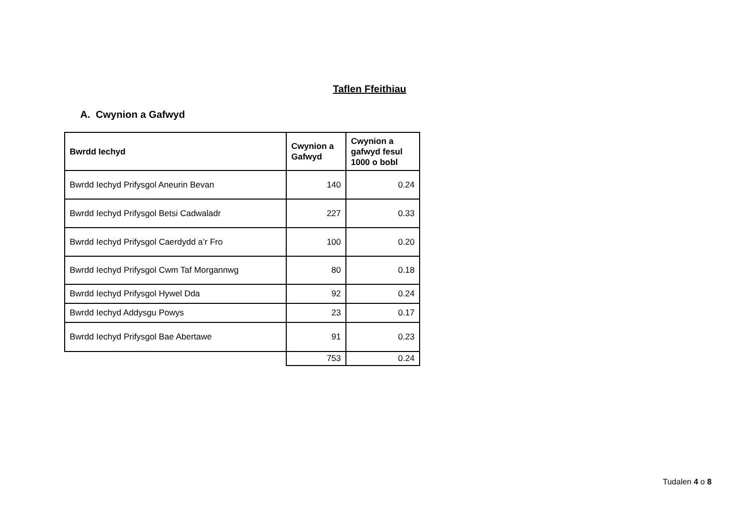Taflen Ffeithiau
A. Cwynion a Gafwyd
| Bwrdd Iechyd | Cwynion a Gafwyd | Cwynion a gafwyd fesul 1000 o bobl |
| --- | --- | --- |
| Bwrdd Iechyd Prifysgol Aneurin Bevan | 140 | 0.24 |
| Bwrdd Iechyd Prifysgol Betsi Cadwaladr | 227 | 0.33 |
| Bwrdd Iechyd Prifysgol Caerdydd a’r Fro | 100 | 0.20 |
| Bwrdd Iechyd Prifysgol Cwm Taf Morgannwg | 80 | 0.18 |
| Bwrdd Iechyd Prifysgol Hywel Dda | 92 | 0.24 |
| Bwrdd Iechyd Addysgu Powys | 23 | 0.17 |
| Bwrdd Iechyd Prifysgol Bae Abertawe | 91 | 0.23 |
| | 753 | 0.24 |
Tudalen 4 o 8